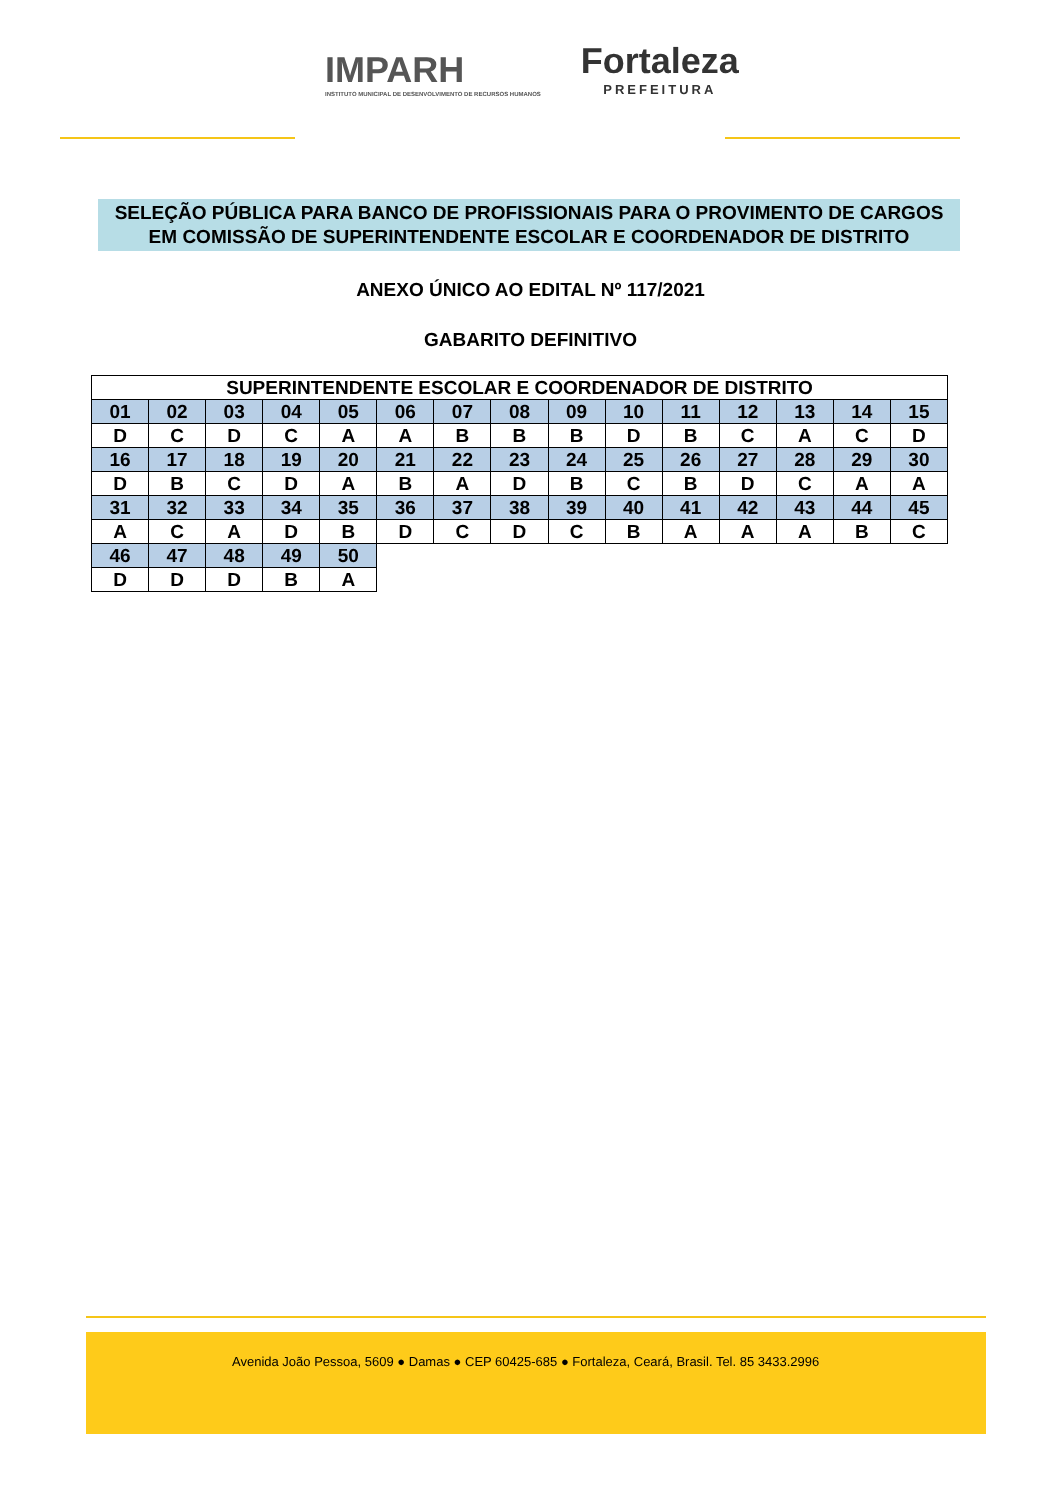IMPARH
INSTITUTO MUNICIPAL DE DESENVOLVIMENTO DE RECURSOS HUMANOS
Fortaleza
PREFEITURA
SELEÇÃO PÚBLICA PARA BANCO DE PROFISSIONAIS PARA O PROVIMENTO DE CARGOS EM COMISSÃO DE SUPERINTENDENTE ESCOLAR E COORDENADOR DE DISTRITO
ANEXO ÚNICO AO EDITAL Nº 117/2021
GABARITO DEFINITIVO
| SUPERINTENDENTE ESCOLAR E COORDENADOR DE DISTRITO | | | | | | | | | | | | | | |
| --- | --- | --- | --- | --- | --- | --- | --- | --- | --- | --- | --- | --- | --- | --- |
| 01 | 02 | 03 | 04 | 05 | 06 | 07 | 08 | 09 | 10 | 11 | 12 | 13 | 14 | 15 |
| D | C | D | C | A | A | B | B | B | D | B | C | A | C | D |
| 16 | 17 | 18 | 19 | 20 | 21 | 22 | 23 | 24 | 25 | 26 | 27 | 28 | 29 | 30 |
| D | B | C | D | A | B | A | D | B | C | B | D | C | A | A |
| 31 | 32 | 33 | 34 | 35 | 36 | 37 | 38 | 39 | 40 | 41 | 42 | 43 | 44 | 45 |
| A | C | A | D | B | D | C | D | C | B | A | A | A | B | C |
| 46 | 47 | 48 | 49 | 50 | | | | | | | | | | |
| D | D | D | B | A | | | | | | | | | | |
Avenida João Pessoa, 5609 ● Damas ● CEP 60425-685 ● Fortaleza, Ceará, Brasil. Tel. 85 3433.2996